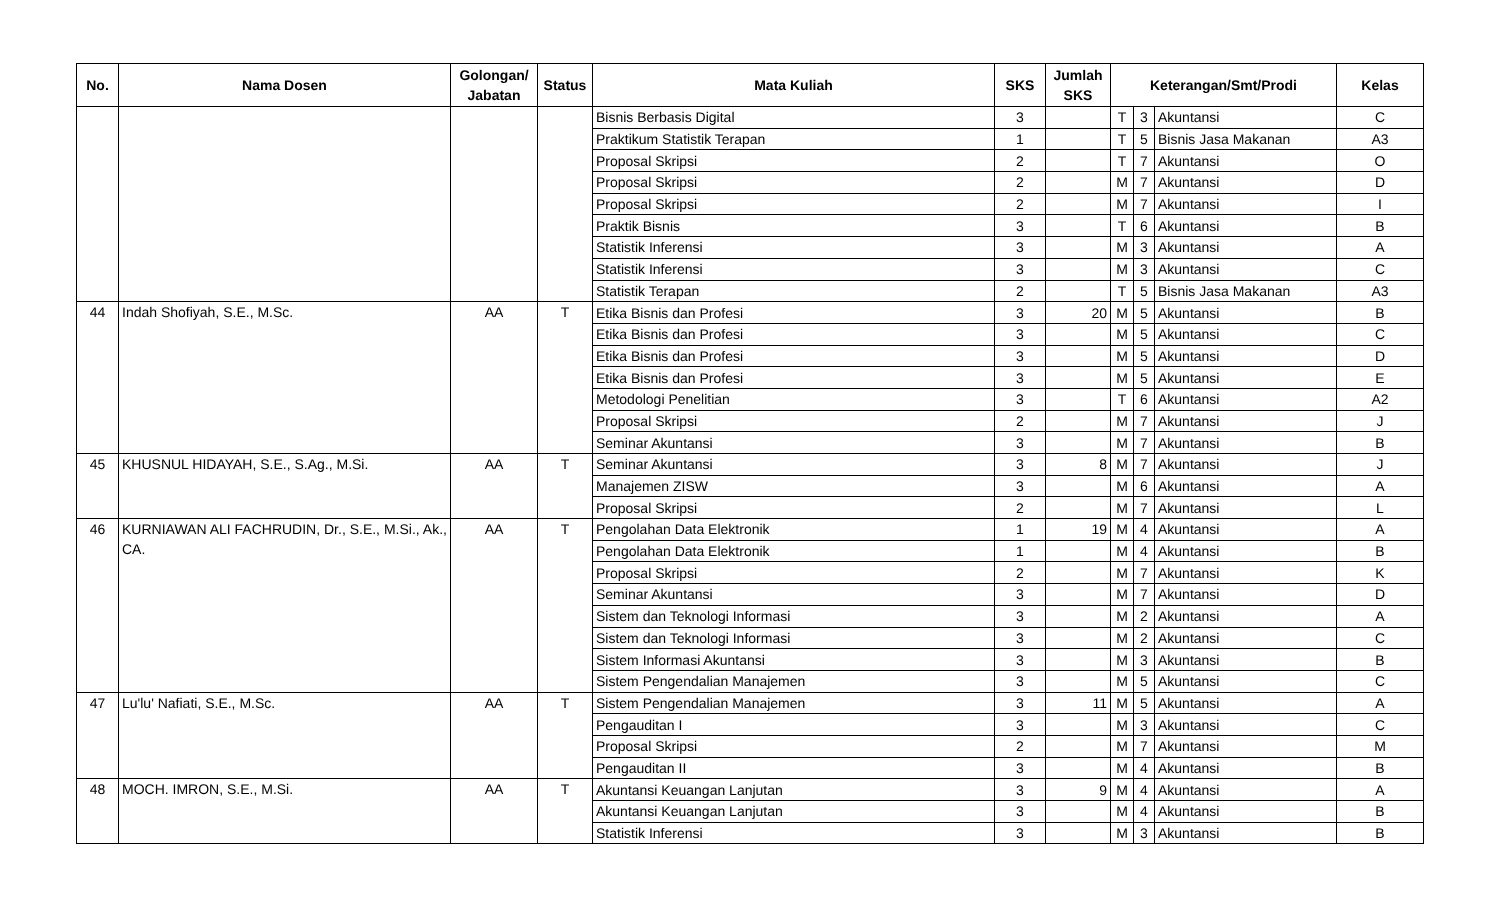| No. | Nama Dosen | Golongan/ Jabatan | Status | Mata Kuliah | SKS | Jumlah SKS | Keterangan/Smt/Prodi | | | Kelas |
| --- | --- | --- | --- | --- | --- | --- | --- | --- | --- | --- |
| | | | | Bisnis Berbasis Digital | 3 | | T | 3 | Akuntansi | C |
| | | | | Praktikum Statistik Terapan | 1 | | T | 5 | Bisnis Jasa Makanan | A3 |
| | | | | Proposal Skripsi | 2 | | T | 7 | Akuntansi | O |
| | | | | Proposal Skripsi | 2 | | M | 7 | Akuntansi | D |
| | | | | Proposal Skripsi | 2 | | M | 7 | Akuntansi | I |
| | | | | Praktik Bisnis | 3 | | T | 6 | Akuntansi | B |
| | | | | Statistik Inferensi | 3 | | M | 3 | Akuntansi | A |
| | | | | Statistik Inferensi | 3 | | M | 3 | Akuntansi | C |
| | | | | Statistik Terapan | 2 | | T | 5 | Bisnis Jasa Makanan | A3 |
| 44 | Indah Shofiyah, S.E., M.Sc. | AA | T | Etika Bisnis dan Profesi | 3 | 20 | M | 5 | Akuntansi | B |
| | | | | Etika Bisnis dan Profesi | 3 | | M | 5 | Akuntansi | C |
| | | | | Etika Bisnis dan Profesi | 3 | | M | 5 | Akuntansi | D |
| | | | | Etika Bisnis dan Profesi | 3 | | M | 5 | Akuntansi | E |
| | | | | Metodologi Penelitian | 3 | | T | 6 | Akuntansi | A2 |
| | | | | Proposal Skripsi | 2 | | M | 7 | Akuntansi | J |
| | | | | Seminar Akuntansi | 3 | | M | 7 | Akuntansi | B |
| 45 | KHUSNUL HIDAYAH, S.E., S.Ag., M.Si. | AA | T | Seminar Akuntansi | 3 | 8 | M | 7 | Akuntansi | J |
| | | | | Manajemen ZISW | 3 | | M | 6 | Akuntansi | A |
| | | | | Proposal Skripsi | 2 | | M | 7 | Akuntansi | L |
| 46 | KURNIAWAN ALI FACHRUDIN, Dr., S.E., M.Si., Ak., CA. | AA | T | Pengolahan Data Elektronik | 1 | 19 | M | 4 | Akuntansi | A |
| | | | | Pengolahan Data Elektronik | 1 | | M | 4 | Akuntansi | B |
| | | | | Proposal Skripsi | 2 | | M | 7 | Akuntansi | K |
| | | | | Seminar Akuntansi | 3 | | M | 7 | Akuntansi | D |
| | | | | Sistem dan Teknologi Informasi | 3 | | M | 2 | Akuntansi | A |
| | | | | Sistem dan Teknologi Informasi | 3 | | M | 2 | Akuntansi | C |
| | | | | Sistem Informasi Akuntansi | 3 | | M | 3 | Akuntansi | B |
| | | | | Sistem Pengendalian Manajemen | 3 | | M | 5 | Akuntansi | C |
| 47 | Lu'lu' Nafiati, S.E., M.Sc. | AA | T | Sistem Pengendalian Manajemen | 3 | 11 | M | 5 | Akuntansi | A |
| | | | | Pengauditan I | 3 | | M | 3 | Akuntansi | C |
| | | | | Proposal Skripsi | 2 | | M | 7 | Akuntansi | M |
| | | | | Pengauditan II | 3 | | M | 4 | Akuntansi | B |
| 48 | MOCH. IMRON, S.E., M.Si. | AA | T | Akuntansi Keuangan Lanjutan | 3 | 9 | M | 4 | Akuntansi | A |
| | | | | Akuntansi Keuangan Lanjutan | 3 | | M | 4 | Akuntansi | B |
| | | | | Statistik Inferensi | 3 | | M | 3 | Akuntansi | B |